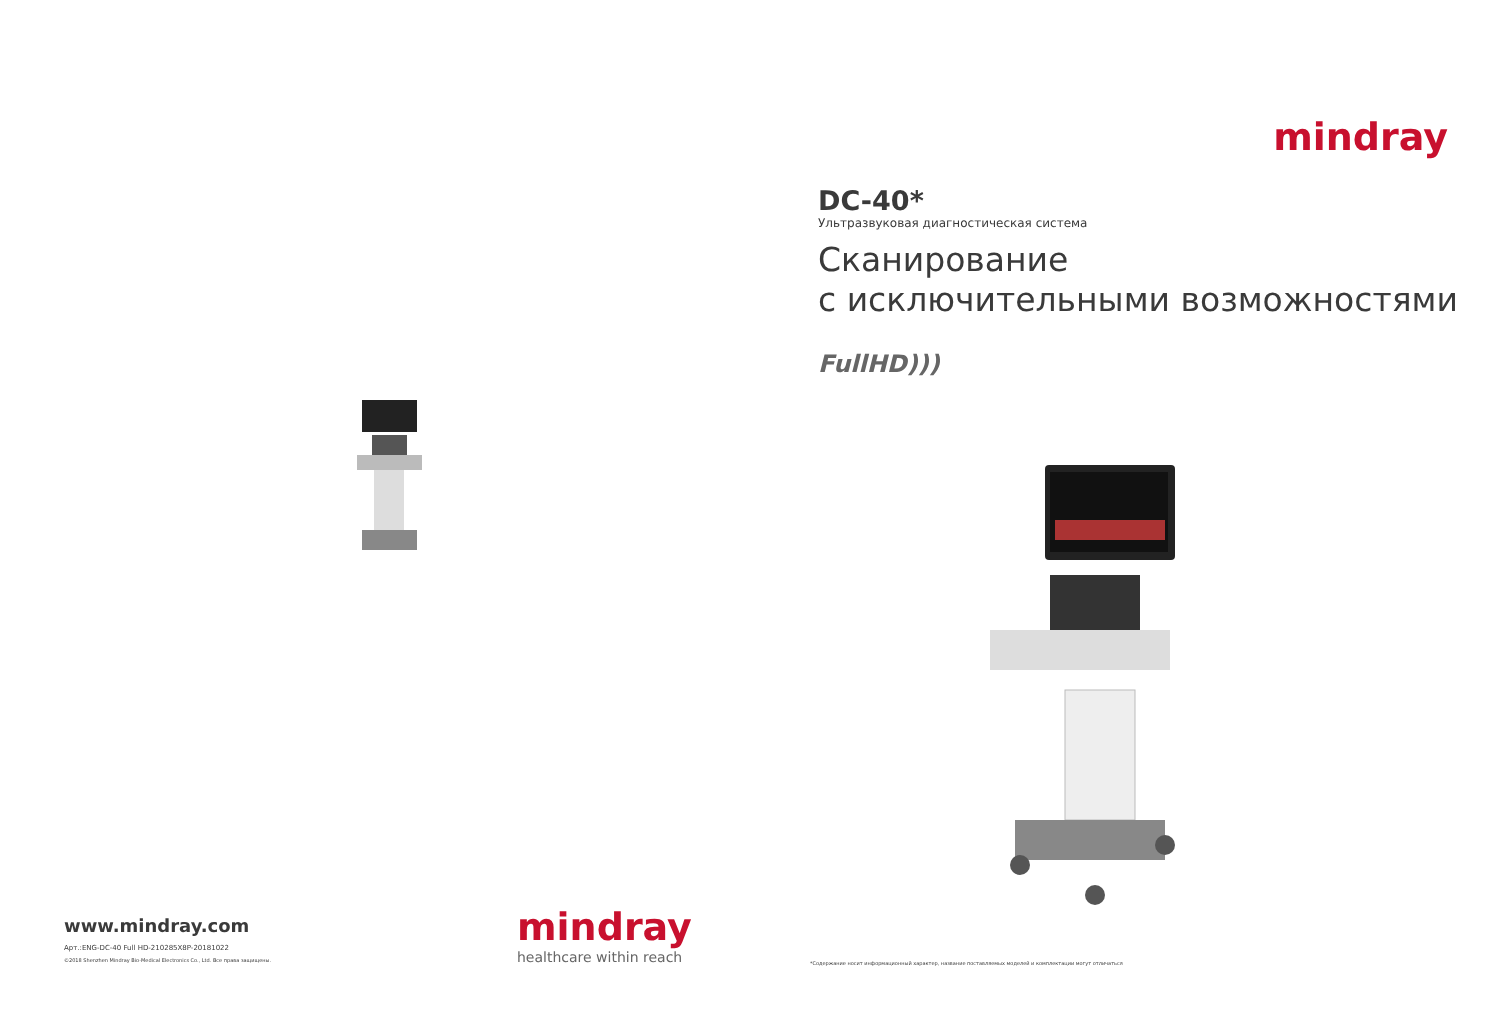www.mindray.com
Арт.:ENG-DC-40 Full HD-210285X8P-20181022
©2018 Shenzhen Mindray Bio-Medical Electronics Co., Ltd. Все права защищены.
mindray
healthcare within reach
mindray
DC-40*
Ультразвуковая диагностическая система
Сканирование
с исключительными возможностями
FullHD)))
*Содержание носит информационный характер, название поставляемых моделей и комплектации могут отличаться